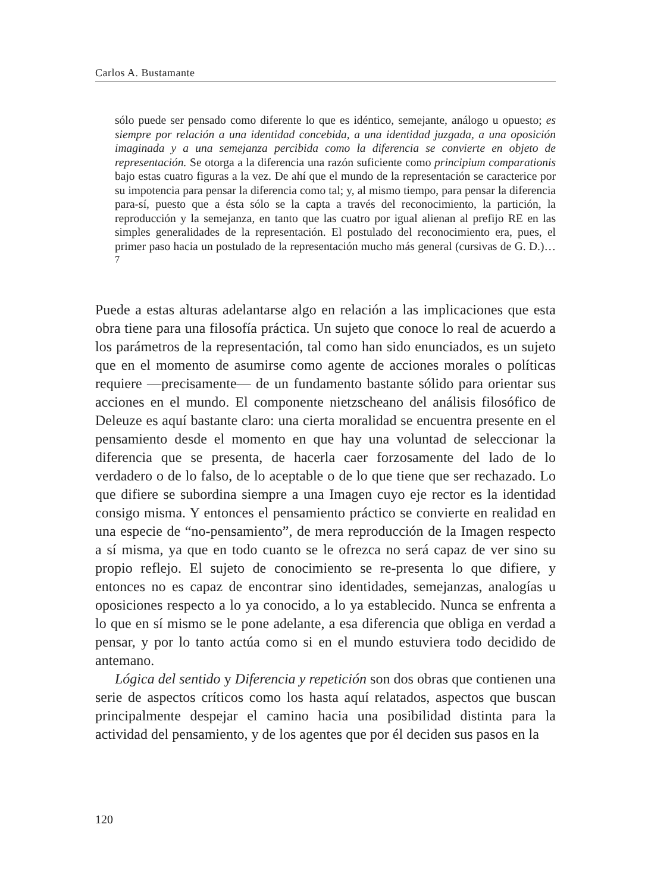Carlos A. Bustamante
sólo puede ser pensado como diferente lo que es idéntico, semejante, análogo u opuesto; es siempre por relación a una identidad concebida, a una identidad juzgada, a una oposición imaginada y a una semejanza percibida como la diferencia se convierte en objeto de representación. Se otorga a la diferencia una razón suficiente como principium comparationis bajo estas cuatro figuras a la vez. De ahí que el mundo de la representación se caracterice por su impotencia para pensar la diferencia como tal; y, al mismo tiempo, para pensar la diferencia para-sí, puesto que a ésta sólo se la capta a través del reconocimiento, la partición, la reproducción y la semejanza, en tanto que las cuatro por igual alienan al prefijo RE en las simples generalidades de la representación. El postulado del reconocimiento era, pues, el primer paso hacia un postulado de la representación mucho más general (cursivas de G. D.)…<sup>7</sup>
Puede a estas alturas adelantarse algo en relación a las implicaciones que esta obra tiene para una filosofía práctica. Un sujeto que conoce lo real de acuerdo a los parámetros de la representación, tal como han sido enunciados, es un sujeto que en el momento de asumirse como agente de acciones morales o políticas requiere —precisamente— de un fundamento bastante sólido para orientar sus acciones en el mundo. El componente nietzscheano del análisis filosófico de Deleuze es aquí bastante claro: una cierta moralidad se encuentra presente en el pensamiento desde el momento en que hay una voluntad de seleccionar la diferencia que se presenta, de hacerla caer forzosamente del lado de lo verdadero o de lo falso, de lo aceptable o de lo que tiene que ser rechazado. Lo que difiere se subordina siempre a una Imagen cuyo eje rector es la identidad consigo misma. Y entonces el pensamiento práctico se convierte en realidad en una especie de “no-pensamiento”, de mera reproducción de la Imagen respecto a sí misma, ya que en todo cuanto se le ofrezca no será capaz de ver sino su propio reflejo. El sujeto de conocimiento se re-presenta lo que difiere, y entonces no es capaz de encontrar sino identidades, semejanzas, analogías u oposiciones respecto a lo ya conocido, a lo ya establecido. Nunca se enfrenta a lo que en sí mismo se le pone adelante, a esa diferencia que obliga en verdad a pensar, y por lo tanto actúa como si en el mundo estuviera todo decidido de antemano.
Lógica del sentido y Diferencia y repetición son dos obras que contienen una serie de aspectos críticos como los hasta aquí relatados, aspectos que buscan principalmente despejar el camino hacia una posibilidad distinta para la actividad del pensamiento, y de los agentes que por él deciden sus pasos en la
120